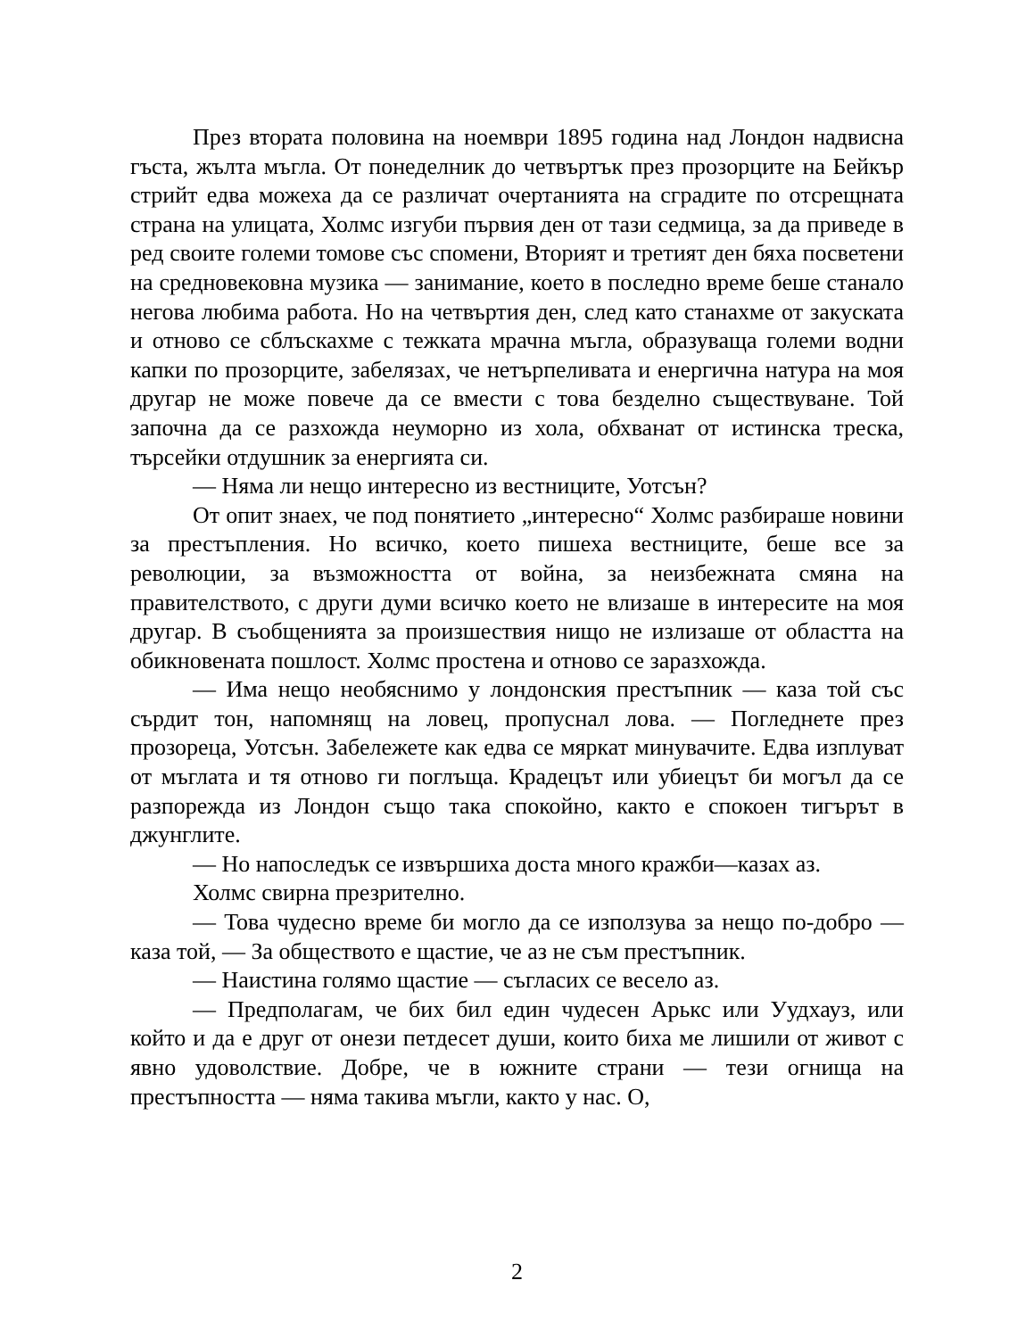През втората половина на ноември 1895 година над Лондон надвисна гъста, жълта мъгла. От понеделник до четвъртък през прозорците на Бейкър стрийт едва можеха да се различат очертанията на сградите по отсрещната страна на улицата, Холмс изгуби първия ден от тази седмица, за да приведе в ред своите големи томове със спомени, Вторият и третият ден бяха посветени на средновековна музика — занимание, което в последно време беше станало негова любима работа. Но на четвъртия ден, след като станахме от закуската и отново се сблъскахме с тежката мрачна мъгла, образуваща големи водни капки по прозорците, забелязах, че нетърпеливата и енергична натура на моя другар не може повече да се вмести с това безделно съществуване. Той започна да се разхожда неуморно из хола, обхванат от истинска треска, търсейки отдушник за енергията си.
— Няма ли нещо интересно из вестниците, Уотсън?
От опит знаех, че под понятието „интересно“ Холмс разбираше новини за престъпления. Но всичко, което пишеха вестниците, беше все за революции, за възможността от война, за неизбежната смяна на правителството, с други думи всичко което не влизаше в интересите на моя другар. В съобщенията за произшествия нищо не излизаше от областта на обикновената пошлост. Холмс простена и отново се заразхожда.
— Има нещо необяснимо у лондонския престъпник — каза той със сърдит тон, напомнящ на ловец, пропуснал лова. — Погледнете през прозореца, Уотсън. Забележете как едва се мяркат минувачите. Едва изплуват от мъглата и тя отново ги поглъща. Крадецът или убиецът би могъл да се разпорежда из Лондон също така спокойно, както е спокоен тигърът в джунглите.
— Но напоследък се извършиха доста много кражби—казах аз.
Холмс свирна презрително.
— Това чудесно време би могло да се използува за нещо по-добро — каза той, — За обществото е щастие, че аз не съм престъпник.
— Наистина голямо щастие — съгласих се весело аз.
— Предполагам, че бих бил един чудесен Арькс или Уудхауз, или който и да е друг от онези петдесет души, които биха ме лишили от живот с явно удоволствие. Добре, че в южните страни — тези огнища на престъпността — няма такива мъгли, както у нас. О,
2